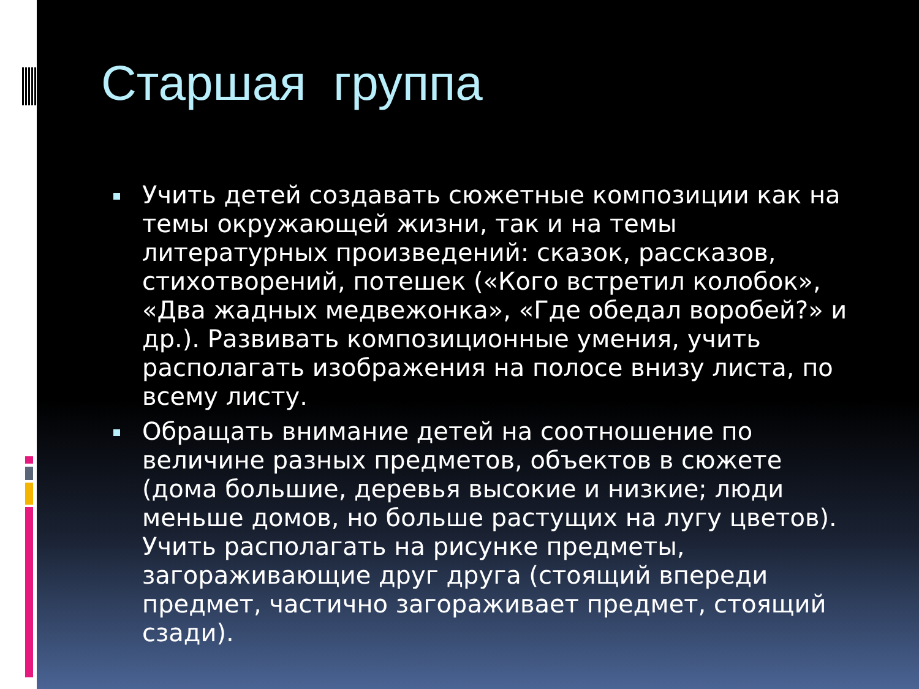Старшая группа
Учить детей создавать сюжетные композиции как на темы окружающей жизни, так и на темы литературных произведений: сказок, рассказов, стихотворений, потешек («Кого встретил колобок», «Два жадных медвежонка», «Где обедал воробей?» и др.). Развивать композиционные умения, учить располагать изображения на полосе внизу листа, по всему листу.
Обращать внимание детей на соотношение по величине разных предметов, объектов в сюжете (дома большие, деревья высокие и низкие; люди меньше домов, но больше растущих на лугу цветов). Учить располагать на рисунке предметы, загораживающие друг друга (стоящий впереди предмет, частично загораживает предмет, стоящий сзади).